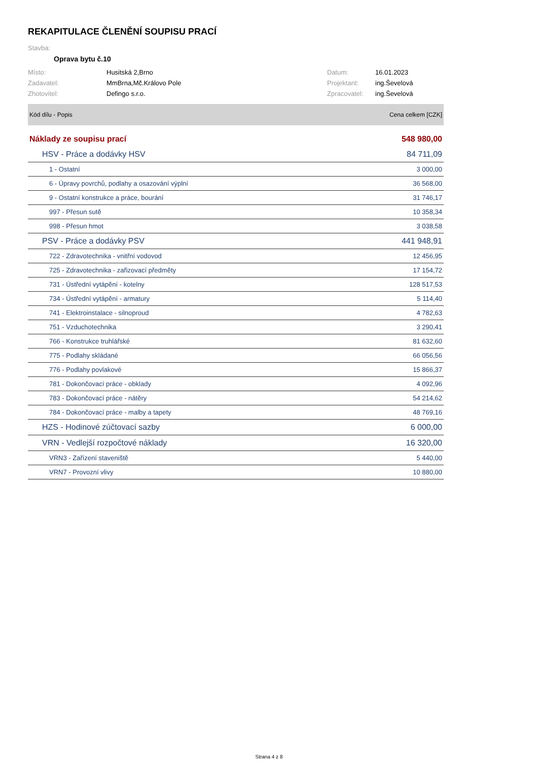REKAPITULACE ČLENĚNÍ SOUPISU PRACÍ
Stavba:
Oprava bytu č.10
| Místo: | Husitská 2,Brno | Datum: | 16.01.2023 |
| Zadavatel: | MmBrna,Mč.Královo Pole | Projektant: | ing.Ševelová |
| Zhotovitel: | Defingo s.r.o. | Zpracovatel: | ing.Ševelová |
| Kód dílu - Popis | Cena celkem [CZK] |
| --- | --- |
| Náklady ze soupisu prací | 548 980,00 |
| HSV - Práce a dodávky HSV | 84 711,09 |
| 1 - Ostatní | 3 000,00 |
| 6 - Úpravy povrchů, podlahy a osazování výplní | 36 568,00 |
| 9 - Ostatní konstrukce a práce, bourání | 31 746,17 |
| 997 - Přesun sutě | 10 358,34 |
| 998 - Přesun hmot | 3 038,58 |
| PSV - Práce a dodávky PSV | 441 948,91 |
| 722 - Zdravotechnika - vnitřní vodovod | 12 456,95 |
| 725 - Zdravotechnika - zařizovací předměty | 17 154,72 |
| 731 - Ústřední vytápění - kotelny | 128 517,53 |
| 734 - Ústřední vytápění - armatury | 5 114,40 |
| 741 - Elektroinstalace - silnoproud | 4 782,63 |
| 751 - Vzduchotechnika | 3 290,41 |
| 766 - Konstrukce truhlářské | 81 632,60 |
| 775 - Podlahy skládané | 66 056,56 |
| 776 - Podlahy povlakové | 15 866,37 |
| 781 - Dokončovací práce - obklady | 4 092,96 |
| 783 - Dokončovací práce - nátěry | 54 214,62 |
| 784 - Dokončovací práce - malby a tapety | 48 769,16 |
| HZS - Hodinové zúčtovací sazby | 6 000,00 |
| VRN - Vedlejší rozpočtové náklady | 16 320,00 |
| VRN3 - Zařízení staveniště | 5 440,00 |
| VRN7 - Provozní vlivy | 10 880,00 |
Strana 4 z 8